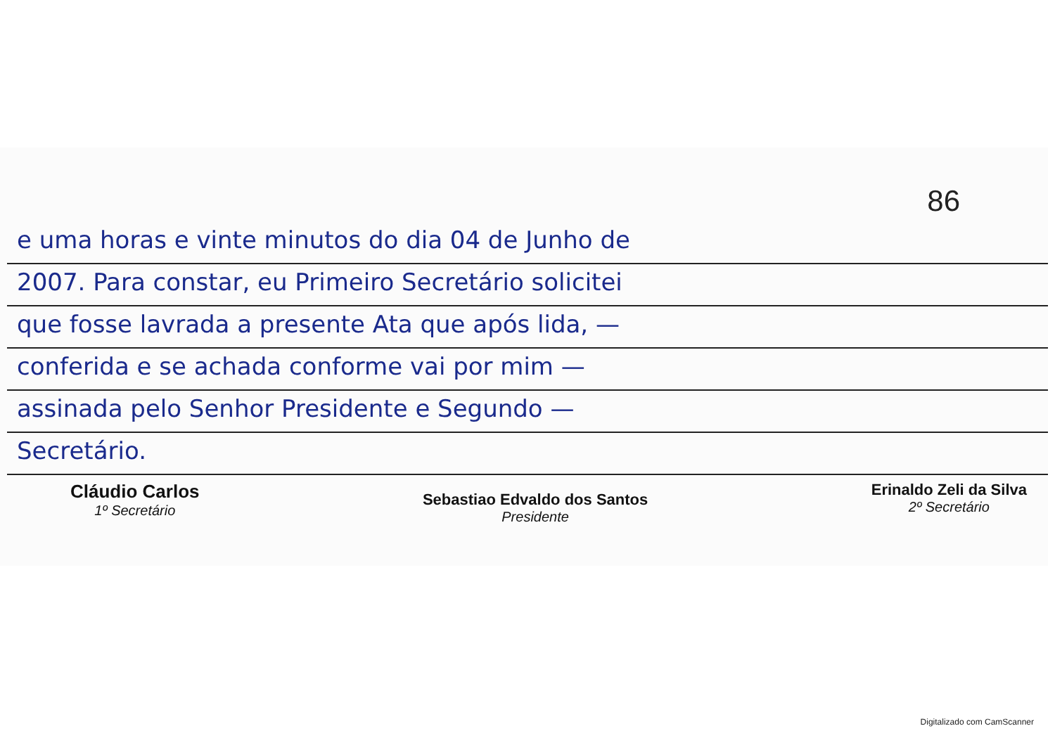86
e uma horas e vinte minutos do dia 04 de Junho de
2007. Para constar, eu Primeiro Secretário solicitei
que fosse lavrada a presente Ata que após lida, —
conferida e se achada conforme vai por mim —
assinada pelo Senhor Presidente e Segundo —
Secretário.
Cláudio Carlos
1º Secretário
Sebastiao Edvaldo dos Santos
Presidente
Erinaldo Zeli da Silva
2º Secretário
Digitalizado com CamScanner